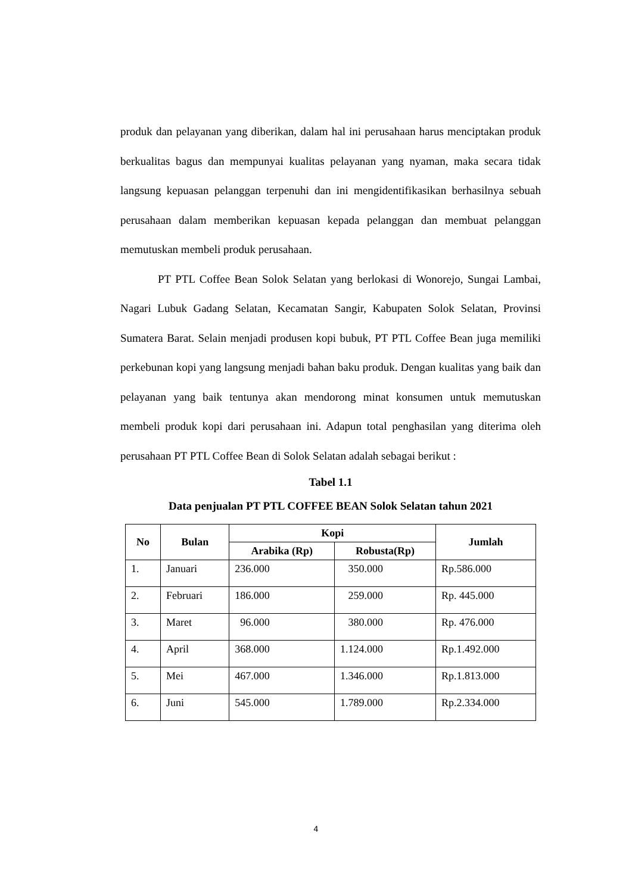produk dan pelayanan yang diberikan, dalam hal ini perusahaan harus menciptakan produk berkualitas bagus dan mempunyai kualitas pelayanan yang nyaman, maka secara tidak langsung kepuasan pelanggan terpenuhi dan ini mengidentifikasikan berhasilnya sebuah perusahaan dalam memberikan kepuasan kepada pelanggan dan membuat pelanggan memutuskan membeli produk perusahaan.
PT PTL Coffee Bean Solok Selatan yang berlokasi di Wonorejo, Sungai Lambai, Nagari Lubuk Gadang Selatan, Kecamatan Sangir, Kabupaten Solok Selatan, Provinsi Sumatera Barat. Selain menjadi produsen kopi bubuk, PT PTL Coffee Bean juga memiliki perkebunan kopi yang langsung menjadi bahan baku produk. Dengan kualitas yang baik dan pelayanan yang baik tentunya akan mendorong minat konsumen untuk memutuskan membeli produk kopi dari perusahaan ini. Adapun total penghasilan yang diterima oleh perusahaan PT PTL Coffee Bean di Solok Selatan adalah sebagai berikut :
Tabel 1.1
Data penjualan PT PTL COFFEE BEAN Solok Selatan tahun 2021
| No | Bulan | Kopi | | Jumlah |
| --- | --- | --- | --- | --- |
| | | Arabika (Rp) | Robusta(Rp) | |
| 1. | Januari | 236.000 | 350.000 | Rp.586.000 |
| 2. | Februari | 186.000 | 259.000 | Rp. 445.000 |
| 3. | Maret | 96.000 | 380.000 | Rp. 476.000 |
| 4. | April | 368.000 | 1.124.000 | Rp.1.492.000 |
| 5. | Mei | 467.000 | 1.346.000 | Rp.1.813.000 |
| 6. | Juni | 545.000 | 1.789.000 | Rp.2.334.000 |
4